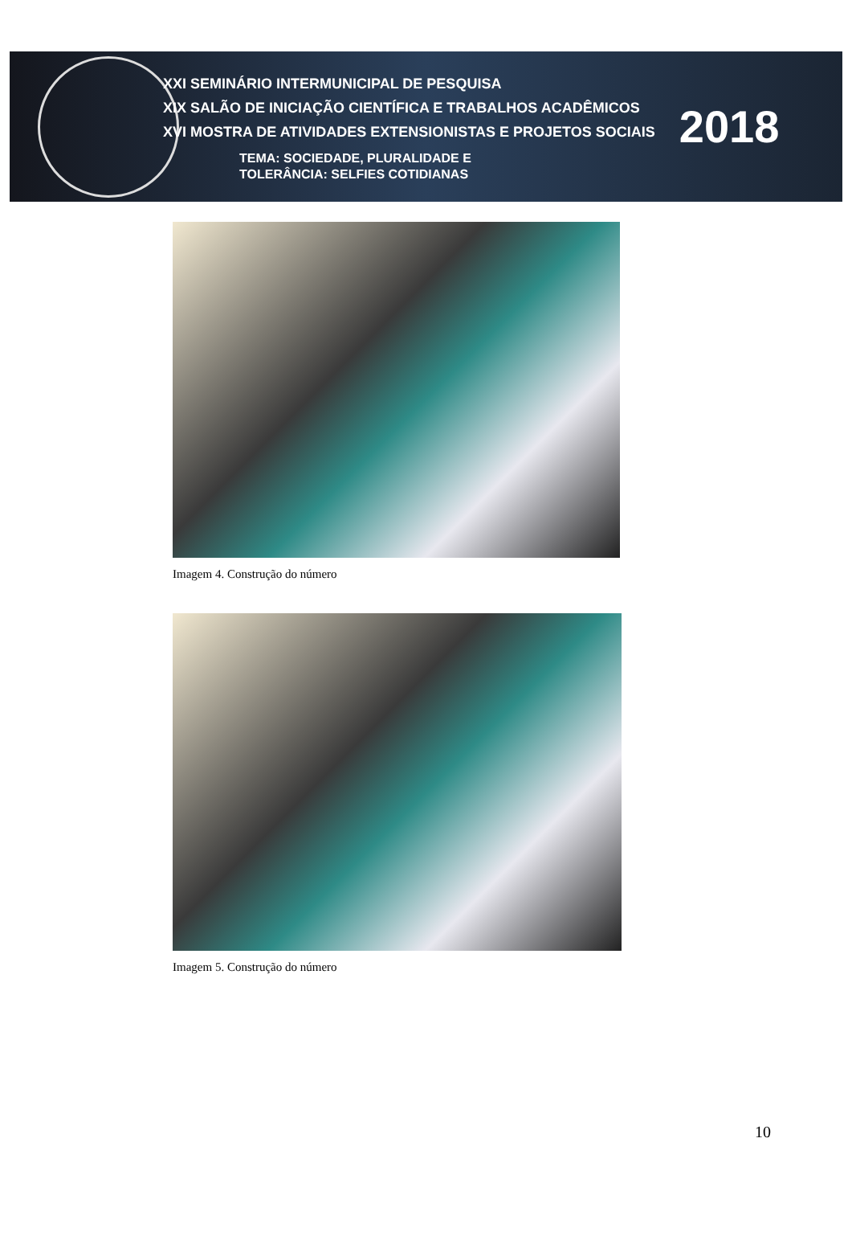XXI SEMINÁRIO INTERMUNICIPAL DE PESQUISA
XIX SALÃO DE INICIAÇÃO CIENTÍFICA E TRABALHOS ACADÊMICOS
XVI MOSTRA DE ATIVIDADES EXTENSIONISTAS E PROJETOS SOCIAIS
TEMA: SOCIEDADE, PLURALIDADE E
TOLERÂNCIA: SELFIES COTIDIANAS
2018
Imagem 4. Construção do número
Imagem 5. Construção do número
10